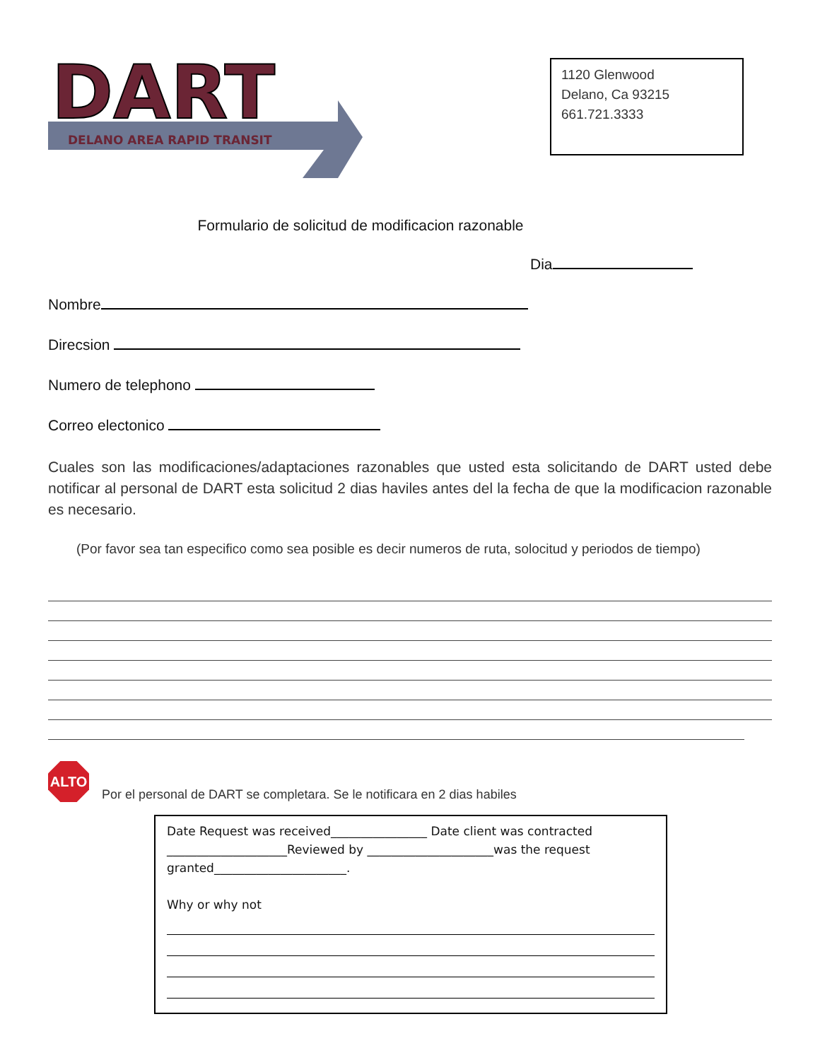DART
DELANO AREA RAPID TRANSIT
1120 Glenwood
Delano, Ca 93215
661.721.3333
Formulario de solicitud de modificacion razonable
Dia
Nombre
Direcsion
Numero de telephono
Correo electonico
Cuales son las modificaciones/adaptaciones razonables que usted esta solicitando de DART usted debe notificar al personal de DART esta solicitud 2 dias haviles antes del la fecha de que la modificacion razonable es necesario.
(Por favor sea tan especifico como sea posible es decir numeros de ruta, solocitud y periodos de tiempo)
ALTO
Por el personal de DART se completara. Se le notificara en 2 dias habiles
Date Request was received________________ Date client was contracted
____________________Reviewed by _____________________was the request granted______________________.
Why or why not